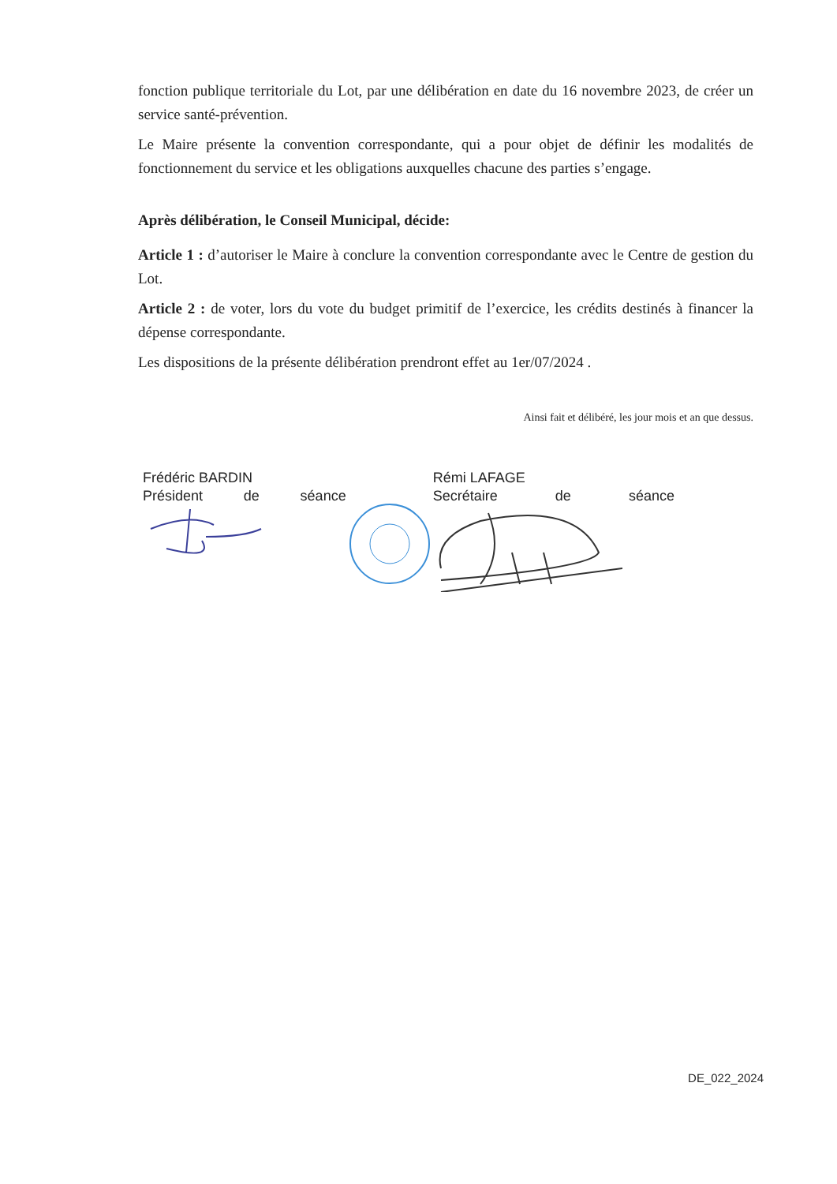fonction publique territoriale du Lot, par une délibération en date du 16 novembre 2023, de créer un service santé-prévention.
Le Maire présente la convention correspondante, qui a pour objet de définir les modalités de fonctionnement du service et les obligations auxquelles chacune des parties s’engage.
Après délibération, le Conseil Municipal, décide:
Article 1 : d’autoriser le Maire à conclure la convention correspondante avec le Centre de gestion du Lot.
Article 2 : de voter, lors du vote du budget primitif de l’exercice, les crédits destinés à financer la dépense correspondante.
Les dispositions de la présente délibération prendront effet au 1er/07/2024 .
Ainsi fait et délibéré, les jour mois et an que dessus.
Frédéric BARDIN
Président de séance
Rémi LAFAGE
Secrétaire de séance
DE_022_2024